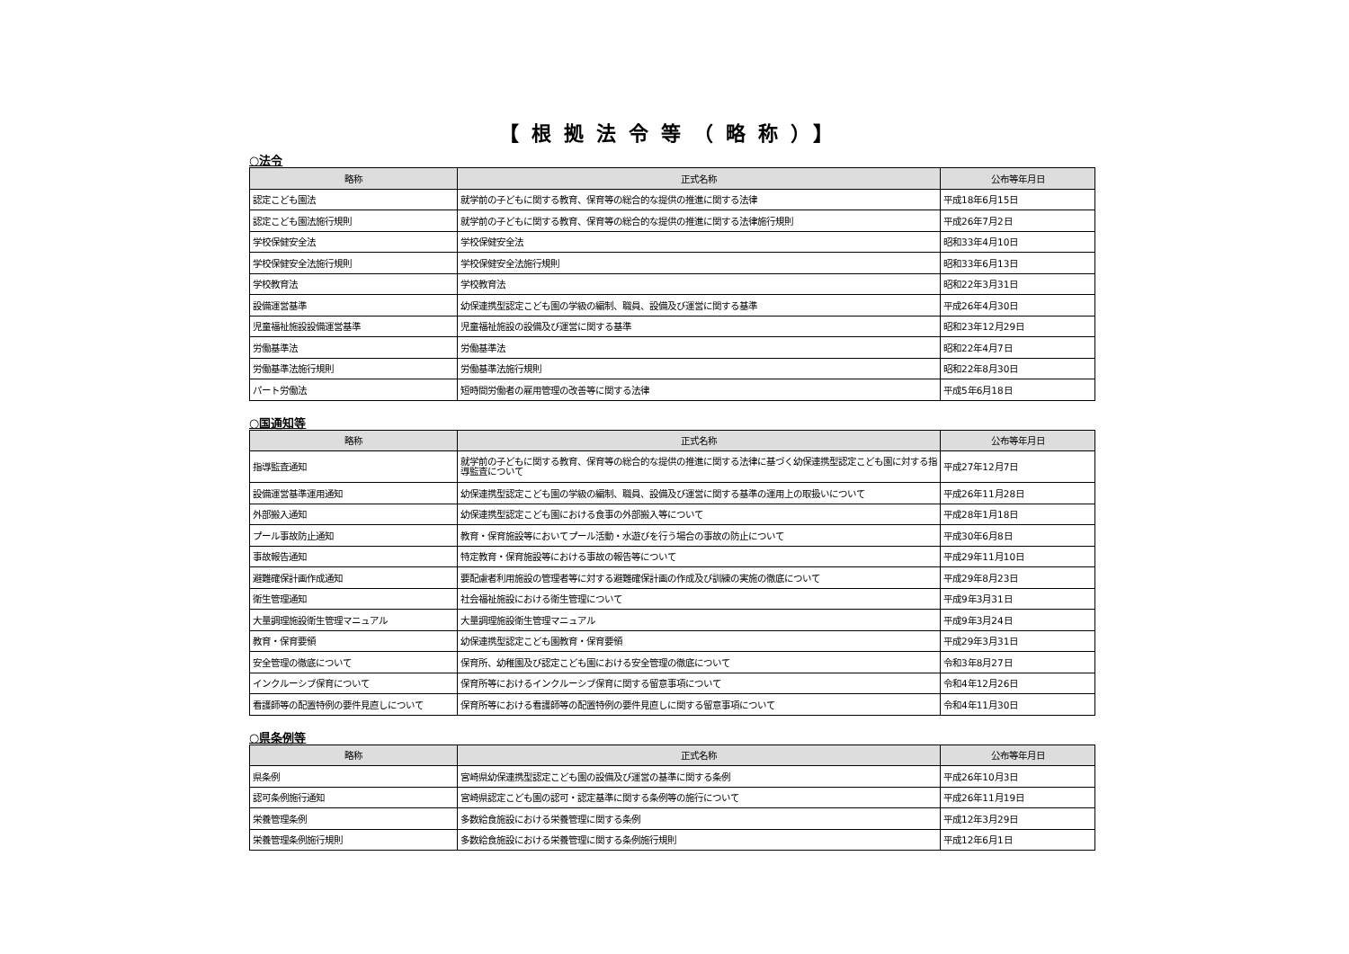【根拠法令等（略称）】
○法令
| 略称 | 正式名称 | 公布等年月日 |
| --- | --- | --- |
| 認定こども園法 | 就学前の子どもに関する教育、保育等の総合的な提供の推進に関する法律 | 平成18年6月15日 |
| 認定こども園法施行規則 | 就学前の子どもに関する教育、保育等の総合的な提供の推進に関する法律施行規則 | 平成26年7月2日 |
| 学校保健安全法 | 学校保健安全法 | 昭和33年4月10日 |
| 学校保健安全法施行規則 | 学校保健安全法施行規則 | 昭和33年6月13日 |
| 学校教育法 | 学校教育法 | 昭和22年3月31日 |
| 設備運営基準 | 幼保連携型認定こども園の学級の編制、職員、設備及び運営に関する基準 | 平成26年4月30日 |
| 児童福祉施設設備運営基準 | 児童福祉施設の設備及び運営に関する基準 | 昭和23年12月29日 |
| 労働基準法 | 労働基準法 | 昭和22年4月7日 |
| 労働基準法施行規則 | 労働基準法施行規則 | 昭和22年8月30日 |
| パート労働法 | 短時間労働者の雇用管理の改善等に関する法律 | 平成5年6月18日 |
○国通知等
| 略称 | 正式名称 | 公布等年月日 |
| --- | --- | --- |
| 指導監査通知 | 就学前の子どもに関する教育、保育等の総合的な提供の推進に関する法律に基づく幼保連携型認定こども園に対する指導監査について | 平成27年12月7日 |
| 設備運営基準運用通知 | 幼保連携型認定こども園の学級の編制、職員、設備及び運営に関する基準の運用上の取扱いについて | 平成26年11月28日 |
| 外部搬入通知 | 幼保連携型認定こども園における食事の外部搬入等について | 平成28年1月18日 |
| プール事故防止通知 | 教育・保育施設等においてプール活動・水遊びを行う場合の事故の防止について | 平成30年6月8日 |
| 事故報告通知 | 特定教育・保育施設等における事故の報告等について | 平成29年11月10日 |
| 避難確保計画作成通知 | 要配慮者利用施設の管理者等に対する避難確保計画の作成及び訓練の実施の徹底について | 平成29年8月23日 |
| 衛生管理通知 | 社会福祉施設における衛生管理について | 平成9年3月31日 |
| 大量調理施設衛生管理マニュアル | 大量調理施設衛生管理マニュアル | 平成9年3月24日 |
| 教育・保育要領 | 幼保連携型認定こども園教育・保育要領 | 平成29年3月31日 |
| 安全管理の徹底について | 保育所、幼稚園及び認定こども園における安全管理の徹底について | 令和3年8月27日 |
| インクルーシブ保育について | 保育所等におけるインクルーシブ保育に関する留意事項について | 令和4年12月26日 |
| 看護師等の配置特例の要件見直しについて | 保育所等における看護師等の配置特例の要件見直しに関する留意事項について | 令和4年11月30日 |
○県条例等
| 略称 | 正式名称 | 公布等年月日 |
| --- | --- | --- |
| 県条例 | 宮崎県幼保連携型認定こども園の設備及び運営の基準に関する条例 | 平成26年10月3日 |
| 認可条例施行通知 | 宮崎県認定こども園の認可・認定基準に関する条例等の施行について | 平成26年11月19日 |
| 栄養管理条例 | 多数給食施設における栄養管理に関する条例 | 平成12年3月29日 |
| 栄養管理条例施行規則 | 多数給食施設における栄養管理に関する条例施行規則 | 平成12年6月1日 |